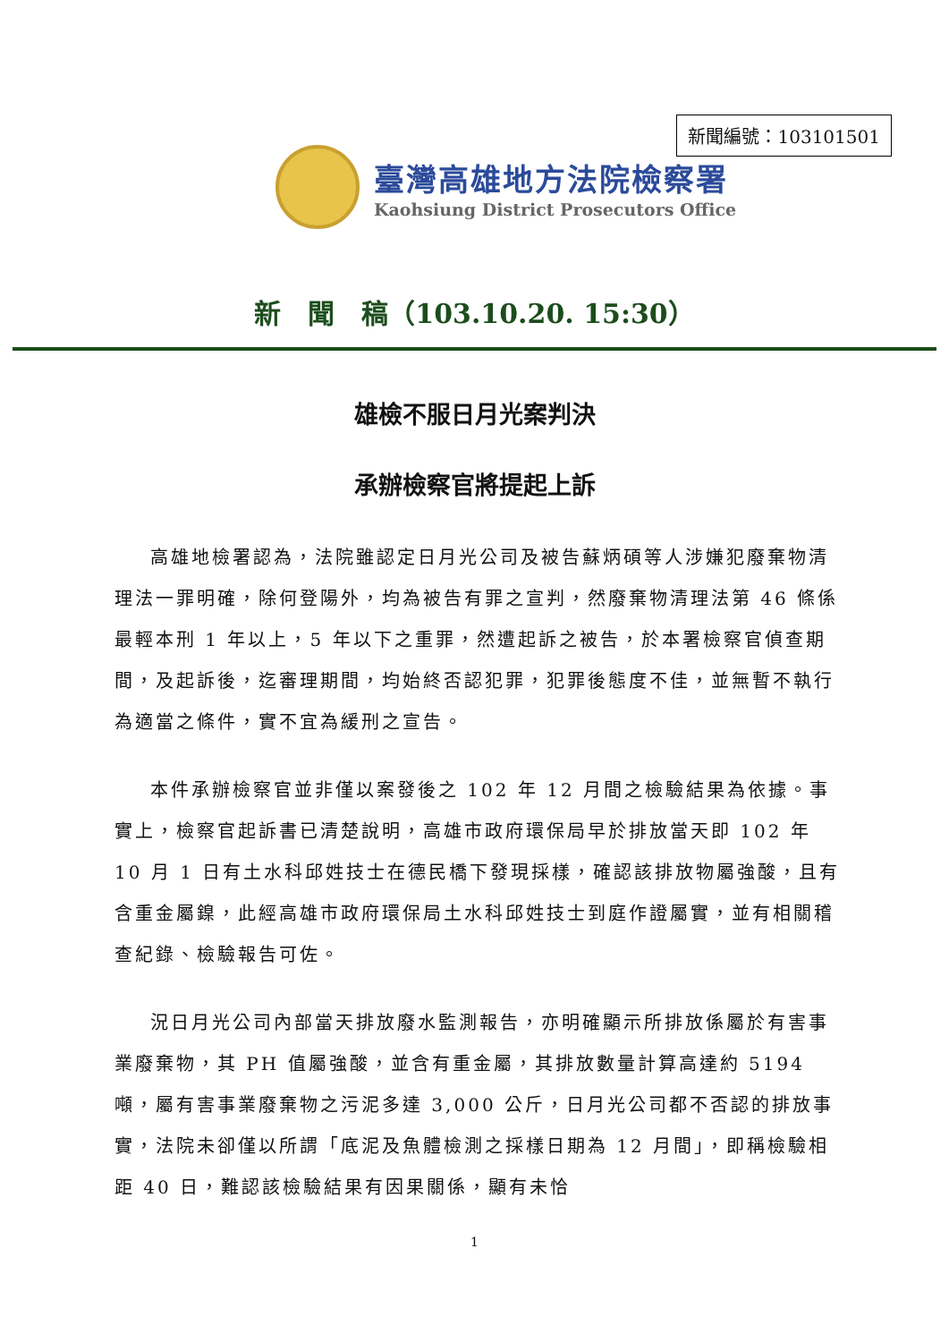新聞編號：103101501
臺灣高雄地方法院檢察署
Kaohsiung District Prosecutors Office
新　聞　稿（103.10.20. 15:30）
雄檢不服日月光案判決
承辦檢察官將提起上訴
高雄地檢署認為，法院雖認定日月光公司及被告蘇炳碩等人涉嫌犯廢棄物清理法一罪明確，除何登陽外，均為被告有罪之宣判，然廢棄物清理法第 46 條係最輕本刑 1 年以上，5 年以下之重罪，然遭起訴之被告，於本署檢察官偵查期間，及起訴後，迄審理期間，均始終否認犯罪，犯罪後態度不佳，並無暫不執行為適當之條件，實不宜為緩刑之宣告。
本件承辦檢察官並非僅以案發後之 102 年 12 月間之檢驗結果為依據。事實上，檢察官起訴書已清楚說明，高雄市政府環保局早於排放當天即 102 年 10 月 1 日有土水科邱姓技士在德民橋下發現採樣，確認該排放物屬強酸，且有含重金屬鎳，此經高雄市政府環保局土水科邱姓技士到庭作證屬實，並有相關稽查紀錄、檢驗報告可佐。
況日月光公司內部當天排放廢水監測報告，亦明確顯示所排放係屬於有害事業廢棄物，其 PH 值屬強酸，並含有重金屬，其排放數量計算高達約 5194 噸，屬有害事業廢棄物之污泥多達 3,000 公斤，日月光公司都不否認的排放事實，法院未卻僅以所謂「底泥及魚體檢測之採樣日期為 12 月間」，即稱檢驗相距 40 日，難認該檢驗結果有因果關係，顯有未恰
1